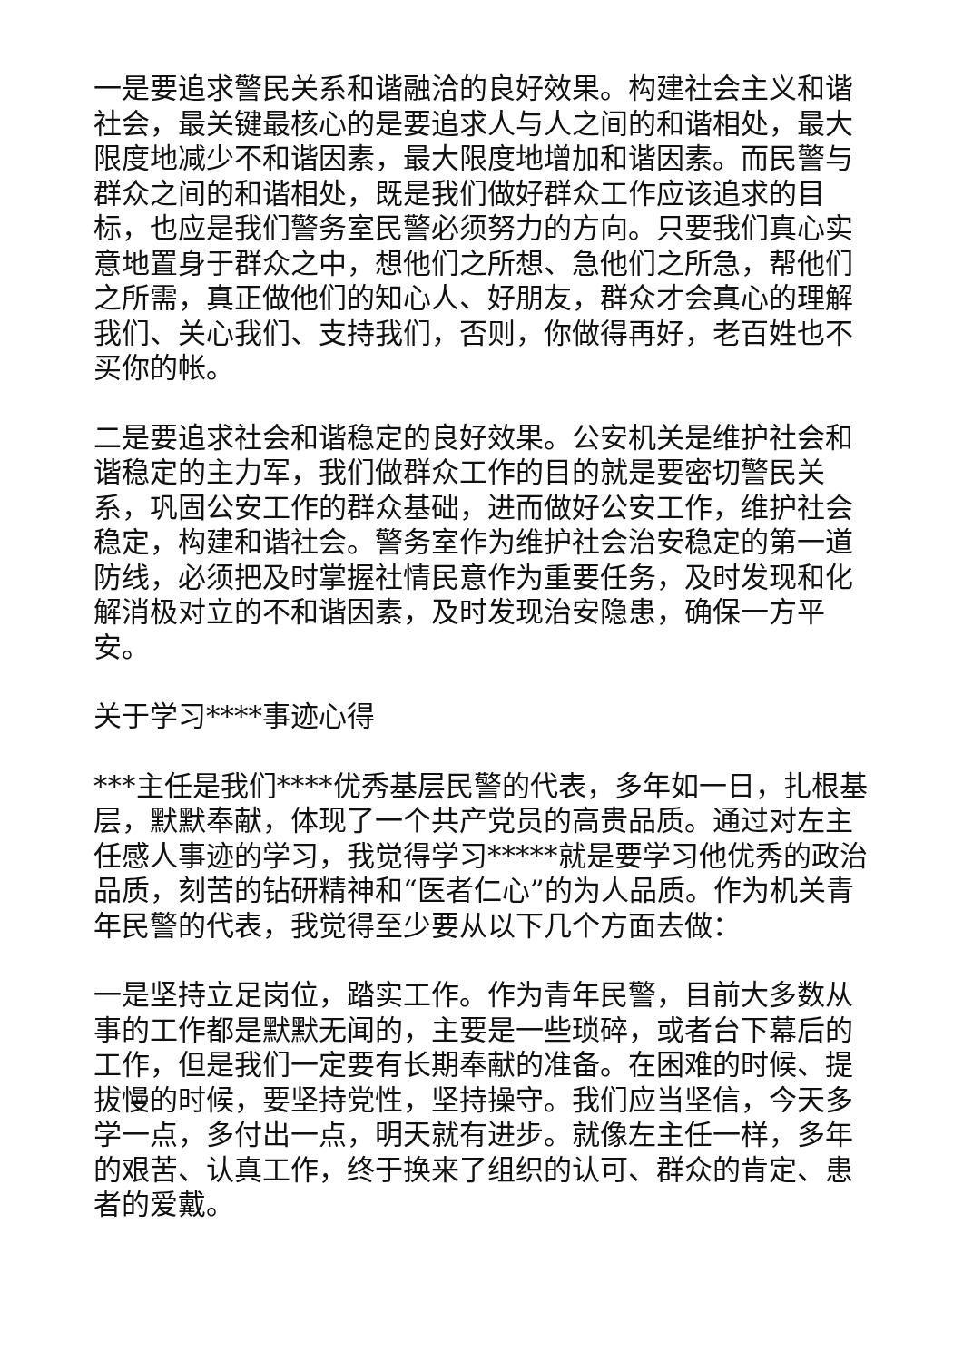一是要追求警民关系和谐融洽的良好效果。构建社会主义和谐社会，最关键最核心的是要追求人与人之间的和谐相处，最大限度地减少不和谐因素，最大限度地增加和谐因素。而民警与群众之间的和谐相处，既是我们做好群众工作应该追求的目标，也应是我们警务室民警必须努力的方向。只要我们真心实意地置身于群众之中，想他们之所想、急他们之所急，帮他们之所需，真正做他们的知心人、好朋友，群众才会真心的理解我们、关心我们、支持我们，否则，你做得再好，老百姓也不买你的帐。
二是要追求社会和谐稳定的良好效果。公安机关是维护社会和谐稳定的主力军，我们做群众工作的目的就是要密切警民关系，巩固公安工作的群众基础，进而做好公安工作，维护社会稳定，构建和谐社会。警务室作为维护社会治安稳定的第一道防线，必须把及时掌握社情民意作为重要任务，及时发现和化解消极对立的不和谐因素，及时发现治安隐患，确保一方平安。
关于学习****事迹心得
***主任是我们****优秀基层民警的代表，多年如一日，扎根基层，默默奉献，体现了一个共产党员的高贵品质。通过对左主任感人事迹的学习，我觉得学习*****就是要学习他优秀的政治品质，刻苦的钻研精神和“医者仁心”的为人品质。作为机关青年民警的代表，我觉得至少要从以下几个方面去做：
一是坚持立足岗位，踏实工作。作为青年民警，目前大多数从事的工作都是默默无闻的，主要是一些琐碎，或者台下幕后的工作，但是我们一定要有长期奉献的准备。在困难的时候、提拔慢的时候，要坚持党性，坚持操守。我们应当坚信，今天多学一点，多付出一点，明天就有进步。就像左主任一样，多年的艰苦、认真工作，终于换来了组织的认可、群众的肯定、患者的爱戴。